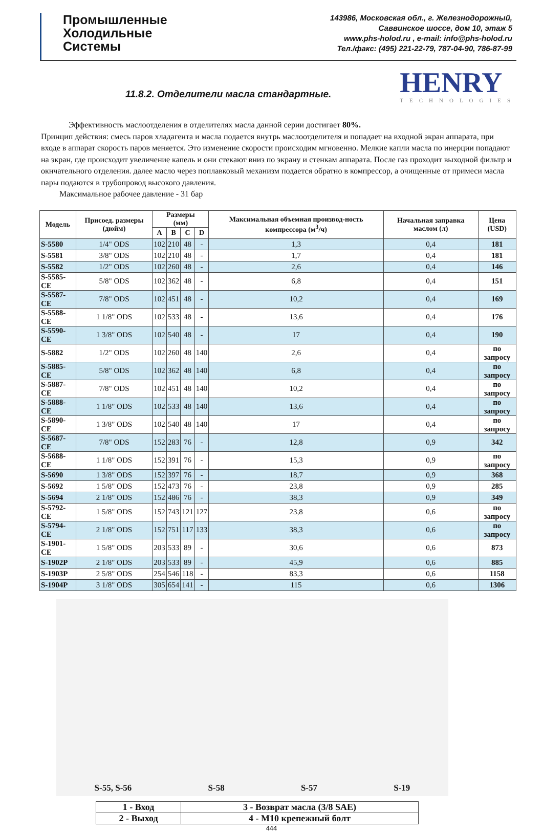Промышленные
Холодильные
Системы
143986, Московская обл., г. Железнодорожный,
Саввинское шоссе, дом 10, этаж 5
www.phs-holod.ru , e-mail: info@phs-holod.ru
Тел./факс: (495) 221-22-79, 787-04-90, 786-87-99
11.8.2. Отделители масла стандартные.
HENRY
TECHNOLOGIES
Эффективность маслоотделения в отделителях масла данной серии достигает 80%.
Принцип действия: смесь паров хладагента и масла подается внутрь маслоотделителя и попадает на входной экран аппарата, при входе в аппарат скорость паров меняется. Это изменение скорости происходим мгновенно. Мелкие капли масла по инерции попадают на экран, где происходит увеличение капель и они стекают вниз по экрану и стенкам аппарата. После газ проходит выходной фильтр и окнчательного отделения. далее масло через поплавковый механизм подается обратно в компрессор, а очищенные от примеси масла пары подаются в трубопровод высокого давления.
Максимальное рабочее давление - 31 бар
| Модель | Присоед. размеры (дюйм) | Размеры (мм) | | | | Максимальная объемная производ-ность компрессора (м<sup>3</sup>/ч) | Начальная заправка маслом (л) | Цена (USD) |
| --- | --- | --- | --- | --- | --- | --- | --- | --- |
| | | A | B | C | D | | | |
| S-5580 | 1/4" ODS | 102 | 210 | 48 | - | 1,3 | 0,4 | 181 |
| S-5581 | 3/8" ODS | 102 | 210 | 48 | - | 1,7 | 0,4 | 181 |
| S-5582 | 1/2" ODS | 102 | 260 | 48 | - | 2,6 | 0,4 | 146 |
| S-5585-CE | 5/8" ODS | 102 | 362 | 48 | - | 6,8 | 0,4 | 151 |
| S-5587-CE | 7/8" ODS | 102 | 451 | 48 | - | 10,2 | 0,4 | 169 |
| S-5588-CE | 1 1/8" ODS | 102 | 533 | 48 | - | 13,6 | 0,4 | 176 |
| S-5590-CE | 1 3/8" ODS | 102 | 540 | 48 | - | 17 | 0,4 | 190 |
| S-5882 | 1/2" ODS | 102 | 260 | 48 | 140 | 2,6 | 0,4 | по запросу |
| S-5885-CE | 5/8" ODS | 102 | 362 | 48 | 140 | 6,8 | 0,4 | по запросу |
| S-5887-CE | 7/8" ODS | 102 | 451 | 48 | 140 | 10,2 | 0,4 | по запросу |
| S-5888-CE | 1 1/8" ODS | 102 | 533 | 48 | 140 | 13,6 | 0,4 | по запросу |
| S-5890-CE | 1 3/8" ODS | 102 | 540 | 48 | 140 | 17 | 0,4 | по запросу |
| S-5687-CE | 7/8" ODS | 152 | 283 | 76 | - | 12,8 | 0,9 | 342 |
| S-5688-CE | 1 1/8" ODS | 152 | 391 | 76 | - | 15,3 | 0,9 | по запросу |
| S-5690 | 1 3/8" ODS | 152 | 397 | 76 | - | 18,7 | 0,9 | 368 |
| S-5692 | 1 5/8" ODS | 152 | 473 | 76 | - | 23,8 | 0,9 | 285 |
| S-5694 | 2 1/8" ODS | 152 | 486 | 76 | - | 38,3 | 0,9 | 349 |
| S-5792-CE | 1 5/8" ODS | 152 | 743 | 121 | 127 | 23,8 | 0,6 | по запросу |
| S-5794-CE | 2 1/8" ODS | 152 | 751 | 117 | 133 | 38,3 | 0,6 | по запросу |
| S-1901-CE | 1 5/8" ODS | 203 | 533 | 89 | - | 30,6 | 0,6 | 873 |
| S-1902P | 2 1/8" ODS | 203 | 533 | 89 | - | 45,9 | 0,6 | 885 |
| S-1903P | 2 5/8" ODS | 254 | 546 | 118 | - | 83,3 | 0,6 | 1158 |
| S-1904P | 3 1/8" ODS | 305 | 654 | 141 | - | 115 | 0,6 | 1306 |
S-55, S-56 S-58 S-57 S-19
| 1 - Вход | 3 - Возврат масла (3/8 SAE) |
| 2 - Выход | 4 - M10 крепежный болт |
444